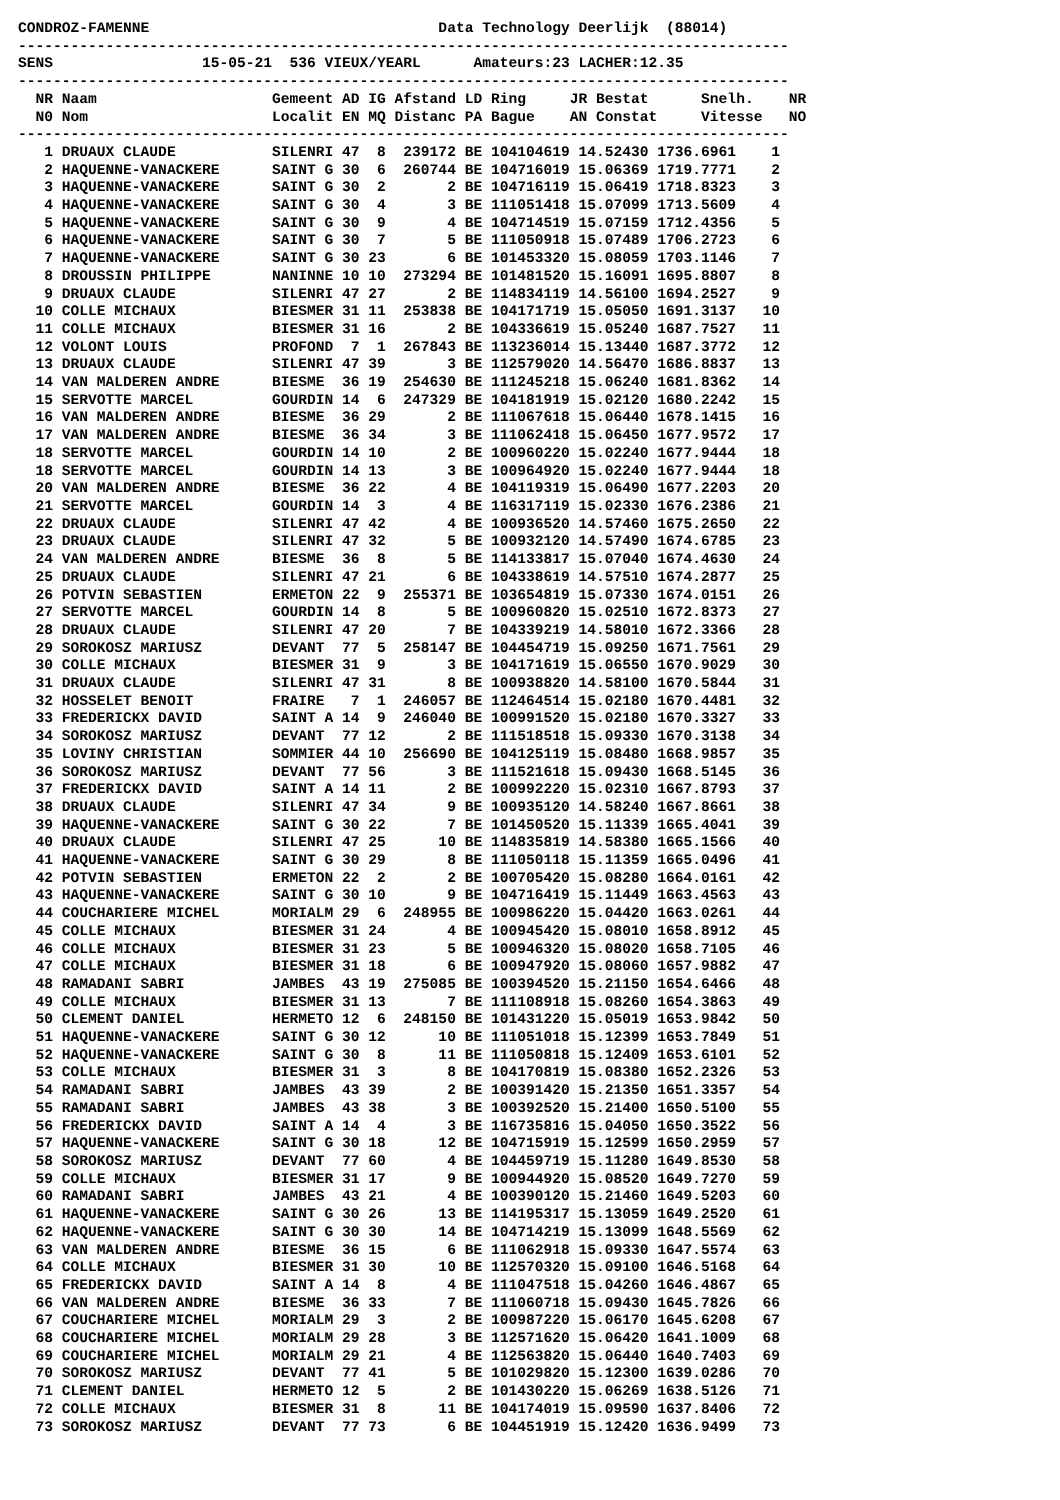CONDROZ-FAMENNE                                 Data Technology Deerlijk  (88014)
----------------------------------------------------------------------------------------
SENS                 15-05-21  536 VIEUX/YEARL      Amateurs:23 LACHER:12.35
----------------------------------------------------------------------------------------
  NR Naam                    Gemeent AD IG Afstand LD Ring     JR Bestat      Snelh.    NR
  N0 Nom                     Localit EN MQ Distanc PA Bague    AN Constat     Vitesse   NO
----------------------------------------------------------------------------------------
   1 DRUAUX CLAUDE           SILENRI 47  8  239172 BE 104104619 14.52430 1736.6961    1
   2 HAQUENNE-VANACKERE      SAINT G 30  6  260744 BE 104716019 15.06369 1719.7771    2
   3 HAQUENNE-VANACKERE      SAINT G 30  2       2 BE 104716119 15.06419 1718.8323    3
   4 HAQUENNE-VANACKERE      SAINT G 30  4       3 BE 111051418 15.07099 1713.5609    4
   5 HAQUENNE-VANACKERE      SAINT G 30  9       4 BE 104714519 15.07159 1712.4356    5
   6 HAQUENNE-VANACKERE      SAINT G 30  7       5 BE 111050918 15.07489 1706.2723    6
   7 HAQUENNE-VANACKERE      SAINT G 30 23       6 BE 101453320 15.08059 1703.1146    7
   8 DROUSSIN PHILIPPE       NANINNE 10 10  273294 BE 101481520 15.16091 1695.8807    8
   9 DRUAUX CLAUDE           SILENRI 47 27       2 BE 114834119 14.56100 1694.2527    9
  10 COLLE MICHAUX           BIESMER 31 11  253838 BE 104171719 15.05050 1691.3137   10
  11 COLLE MICHAUX           BIESMER 31 16       2 BE 104336619 15.05240 1687.7527   11
  12 VOLONT LOUIS            PROFOND  7  1  267843 BE 113236014 15.13440 1687.3772   12
  13 DRUAUX CLAUDE           SILENRI 47 39       3 BE 112579020 14.56470 1686.8837   13
  14 VAN MALDEREN ANDRE      BIESME  36 19  254630 BE 111245218 15.06240 1681.8362   14
  15 SERVOTTE MARCEL         GOURDIN 14  6  247329 BE 104181919 15.02120 1680.2242   15
  16 VAN MALDEREN ANDRE      BIESME  36 29       2 BE 111067618 15.06440 1678.1415   16
  17 VAN MALDEREN ANDRE      BIESME  36 34       3 BE 111062418 15.06450 1677.9572   17
  18 SERVOTTE MARCEL         GOURDIN 14 10       2 BE 100960220 15.02240 1677.9444   18
  18 SERVOTTE MARCEL         GOURDIN 14 13       3 BE 100964920 15.02240 1677.9444   18
  20 VAN MALDEREN ANDRE      BIESME  36 22       4 BE 104119319 15.06490 1677.2203   20
  21 SERVOTTE MARCEL         GOURDIN 14  3       4 BE 116317119 15.02330 1676.2386   21
  22 DRUAUX CLAUDE           SILENRI 47 42       4 BE 100936520 14.57460 1675.2650   22
  23 DRUAUX CLAUDE           SILENRI 47 32       5 BE 100932120 14.57490 1674.6785   23
  24 VAN MALDEREN ANDRE      BIESME  36  8       5 BE 114133817 15.07040 1674.4630   24
  25 DRUAUX CLAUDE           SILENRI 47 21       6 BE 104338619 14.57510 1674.2877   25
  26 POTVIN SEBASTIEN        ERMETON 22  9  255371 BE 103654819 15.07330 1674.0151   26
  27 SERVOTTE MARCEL         GOURDIN 14  8       5 BE 100960820 15.02510 1672.8373   27
  28 DRUAUX CLAUDE           SILENRI 47 20       7 BE 104339219 14.58010 1672.3366   28
  29 SOROKOSZ MARIUSZ        DEVANT  77  5  258147 BE 104454719 15.09250 1671.7561   29
  30 COLLE MICHAUX           BIESMER 31  9       3 BE 104171619 15.06550 1670.9029   30
  31 DRUAUX CLAUDE           SILENRI 47 31       8 BE 100938820 14.58100 1670.5844   31
  32 HOSSELET BENOIT         FRAIRE   7  1  246057 BE 112464514 15.02180 1670.4481   32
  33 FREDERICKX DAVID        SAINT A 14  9  246040 BE 100991520 15.02180 1670.3327   33
  34 SOROKOSZ MARIUSZ        DEVANT  77 12       2 BE 111518518 15.09330 1670.3138   34
  35 LOVINY CHRISTIAN        SOMMIER 44 10  256690 BE 104125119 15.08480 1668.9857   35
  36 SOROKOSZ MARIUSZ        DEVANT  77 56       3 BE 111521618 15.09430 1668.5145   36
  37 FREDERICKX DAVID        SAINT A 14 11       2 BE 100992220 15.02310 1667.8793   37
  38 DRUAUX CLAUDE           SILENRI 47 34       9 BE 100935120 14.58240 1667.8661   38
  39 HAQUENNE-VANACKERE      SAINT G 30 22       7 BE 101450520 15.11339 1665.4041   39
  40 DRUAUX CLAUDE           SILENRI 47 25      10 BE 114835819 14.58380 1665.1566   40
  41 HAQUENNE-VANACKERE      SAINT G 30 29       8 BE 111050118 15.11359 1665.0496   41
  42 POTVIN SEBASTIEN        ERMETON 22  2       2 BE 100705420 15.08280 1664.0161   42
  43 HAQUENNE-VANACKERE      SAINT G 30 10       9 BE 104716419 15.11449 1663.4563   43
  44 COUCHARIERE MICHEL      MORIALM 29  6  248955 BE 100986220 15.04420 1663.0261   44
  45 COLLE MICHAUX           BIESMER 31 24       4 BE 100945420 15.08010 1658.8912   45
  46 COLLE MICHAUX           BIESMER 31 23       5 BE 100946320 15.08020 1658.7105   46
  47 COLLE MICHAUX           BIESMER 31 18       6 BE 100947920 15.08060 1657.9882   47
  48 RAMADANI SABRI          JAMBES  43 19  275085 BE 100394520 15.21150 1654.6466   48
  49 COLLE MICHAUX           BIESMER 31 13       7 BE 111108918 15.08260 1654.3863   49
  50 CLEMENT DANIEL          HERMETO 12  6  248150 BE 101431220 15.05019 1653.9842   50
  51 HAQUENNE-VANACKERE      SAINT G 30 12      10 BE 111051018 15.12399 1653.7849   51
  52 HAQUENNE-VANACKERE      SAINT G 30  8      11 BE 111050818 15.12409 1653.6101   52
  53 COLLE MICHAUX           BIESMER 31  3       8 BE 104170819 15.08380 1652.2326   53
  54 RAMADANI SABRI          JAMBES  43 39       2 BE 100391420 15.21350 1651.3357   54
  55 RAMADANI SABRI          JAMBES  43 38       3 BE 100392520 15.21400 1650.5100   55
  56 FREDERICKX DAVID        SAINT A 14  4       3 BE 116735816 15.04050 1650.3522   56
  57 HAQUENNE-VANACKERE      SAINT G 30 18      12 BE 104715919 15.12599 1650.2959   57
  58 SOROKOSZ MARIUSZ        DEVANT  77 60       4 BE 104459719 15.11280 1649.8530   58
  59 COLLE MICHAUX           BIESMER 31 17       9 BE 100944920 15.08520 1649.7270   59
  60 RAMADANI SABRI          JAMBES  43 21       4 BE 100390120 15.21460 1649.5203   60
  61 HAQUENNE-VANACKERE      SAINT G 30 26      13 BE 114195317 15.13059 1649.2520   61
  62 HAQUENNE-VANACKERE      SAINT G 30 30      14 BE 104714219 15.13099 1648.5569   62
  63 VAN MALDEREN ANDRE      BIESME  36 15       6 BE 111062918 15.09330 1647.5574   63
  64 COLLE MICHAUX           BIESMER 31 30      10 BE 112570320 15.09100 1646.5168   64
  65 FREDERICKX DAVID        SAINT A 14  8       4 BE 111047518 15.04260 1646.4867   65
  66 VAN MALDEREN ANDRE      BIESME  36 33       7 BE 111060718 15.09430 1645.7826   66
  67 COUCHARIERE MICHEL      MORIALM 29  3       2 BE 100987220 15.06170 1645.6208   67
  68 COUCHARIERE MICHEL      MORIALM 29 28       3 BE 112571620 15.06420 1641.1009   68
  69 COUCHARIERE MICHEL      MORIALM 29 21       4 BE 112563820 15.06440 1640.7403   69
  70 SOROKOSZ MARIUSZ        DEVANT  77 41       5 BE 101029820 15.12300 1639.0286   70
  71 CLEMENT DANIEL          HERMETO 12  5       2 BE 101430220 15.06269 1638.5126   71
  72 COLLE MICHAUX           BIESMER 31  8      11 BE 104174019 15.09590 1637.8406   72
  73 SOROKOSZ MARIUSZ        DEVANT  77 73       6 BE 104451919 15.12420 1636.9499   73